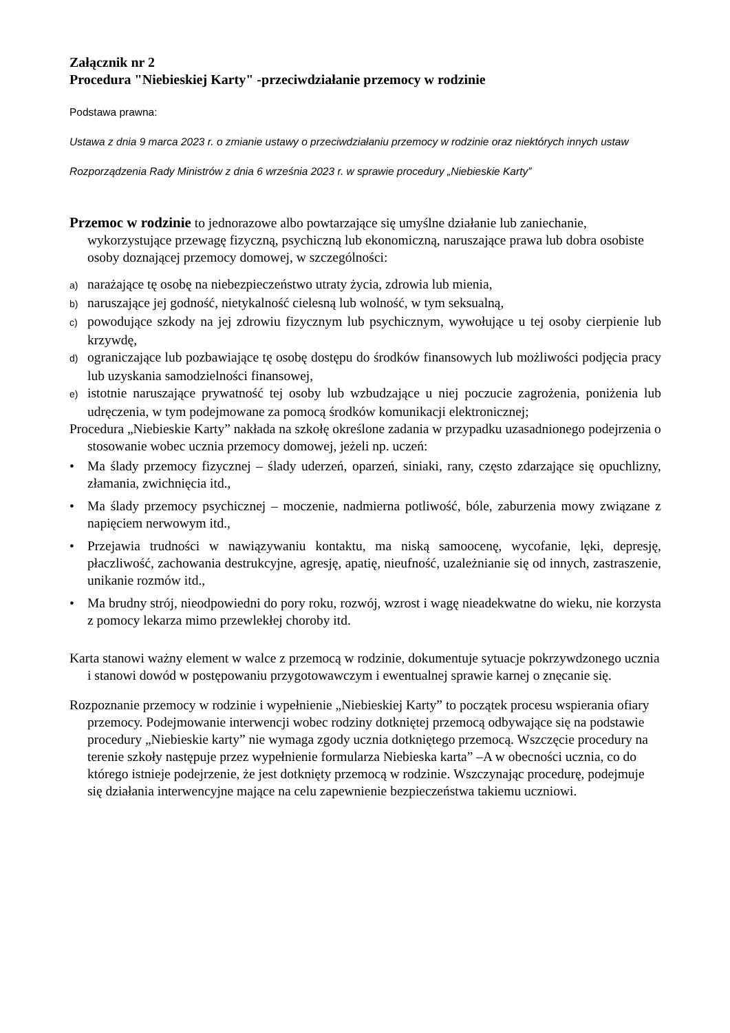Załącznik nr 2
Procedura "Niebieskiej Karty" -przeciwdziałanie przemocy w rodzinie
Podstawa prawna:
Ustawa z dnia 9 marca 2023 r. o zmianie ustawy o przeciwdziałaniu przemocy w rodzinie oraz niektórych innych ustaw
Rozporządzenia Rady Ministrów z dnia 6 września 2023 r. w sprawie procedury „Niebieskie Karty”
Przemoc w rodzinie to jednorazowe albo powtarzające się umyślne działanie lub zaniechanie, wykorzystujące przewagę fizyczną, psychiczną lub ekonomiczną, naruszające prawa lub dobra osobiste osoby doznającej przemocy domowej, w szczególności:
a) narażające tę osobę na niebezpieczeństwo utraty życia, zdrowia lub mienia,
b) naruszające jej godność, nietykalność cielesną lub wolność, w tym seksualną,
c) powodujące szkody na jej zdrowiu fizycznym lub psychicznym, wywołujące u tej osoby cierpienie lub krzywdę,
d) ograniczające lub pozbawiające tę osobę dostępu do środków finansowych lub możliwości podjęcia pracy lub uzyskania samodzielności finansowej,
e) istotnie naruszające prywatność tej osoby lub wzbudzające u niej poczucie zagrożenia, poniżenia lub udręczenia, w tym podejmowane za pomocą środków komunikacji elektronicznej;
Procedura „Niebieskie Karty” nakłada na szkołę określone zadania w przypadku uzasadnionego podejrzenia o stosowanie wobec ucznia przemocy domowej, jeżeli np. uczeń:
• Ma ślady przemocy fizycznej – ślady uderzeń, oparzeń, siniaki, rany, często zdarzające się opuchlizny, złamania, zwichnięcia itd.,
• Ma ślady przemocy psychicznej – moczenie, nadmierna potliwość, bóle, zaburzenia mowy związane z napięciem nerwowym itd.,
• Przejawia trudności w nawiązywaniu kontaktu, ma niską samoocenę, wycofanie, lęki, depresję, płaczliwość, zachowania destrukcyjne, agresję, apatię, nieufność, uzależnianie się od innych, zastraszenie, unikanie rozmów itd.,
• Ma brudny strój, nieodpowiedni do pory roku, rozwój, wzrost i wagę nieadekwatne do wieku, nie korzysta z pomocy lekarza mimo przewlekłej choroby itd.
Karta stanowi ważny element w walce z przemocą w rodzinie, dokumentuje sytuacje pokrzywdzonego ucznia i stanowi dowód w postępowaniu przygotowawczym i ewentualnej sprawie karnej o znęcanie się.
Rozpoznanie przemocy w rodzinie i wypełnienie „Niebieskiej Karty” to początek procesu wspierania ofiary przemocy. Podejmowanie interwencji wobec rodziny dotkniętej przemocą odbywające się na podstawie procedury „Niebieskie karty” nie wymaga zgody ucznia dotkniętego przemocą. Wszczęcie procedury na terenie szkoły następuje przez wypełnienie formularza Niebieska karta” –A w obecności ucznia, co do którego istnieje podejrzenie, że jest dotknięty przemocą w rodzinie. Wszczynając procedurę, podejmuje się działania interwencyjne mające na celu zapewnienie bezpieczeństwa takiemu uczniowi.